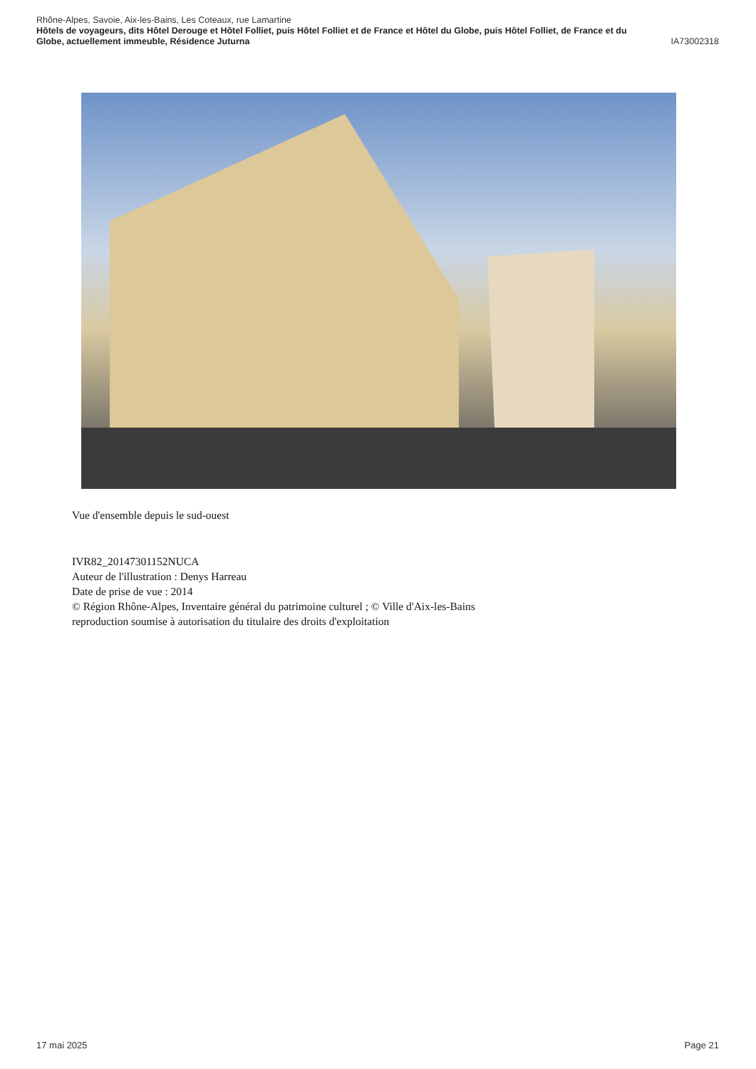Rhône-Alpes, Savoie, Aix-les-Bains, Les Coteaux, rue Lamartine
Hôtels de voyageurs, dits Hôtel Derouge et Hôtel Folliet, puis Hôtel Folliet et de France et Hôtel du Globe, puis Hôtel Folliet, de France et du
Globe, actuellement immeuble, Résidence Juturna IA73002318
Vue d'ensemble depuis le sud-ouest
IVR82_20147301152NUCA
Auteur de l'illustration : Denys Harreau
Date de prise de vue : 2014
© Région Rhône-Alpes, Inventaire général du patrimoine culturel ; © Ville d'Aix-les-Bains
reproduction soumise à autorisation du titulaire des droits d'exploitation
17 mai 2025 Page 21